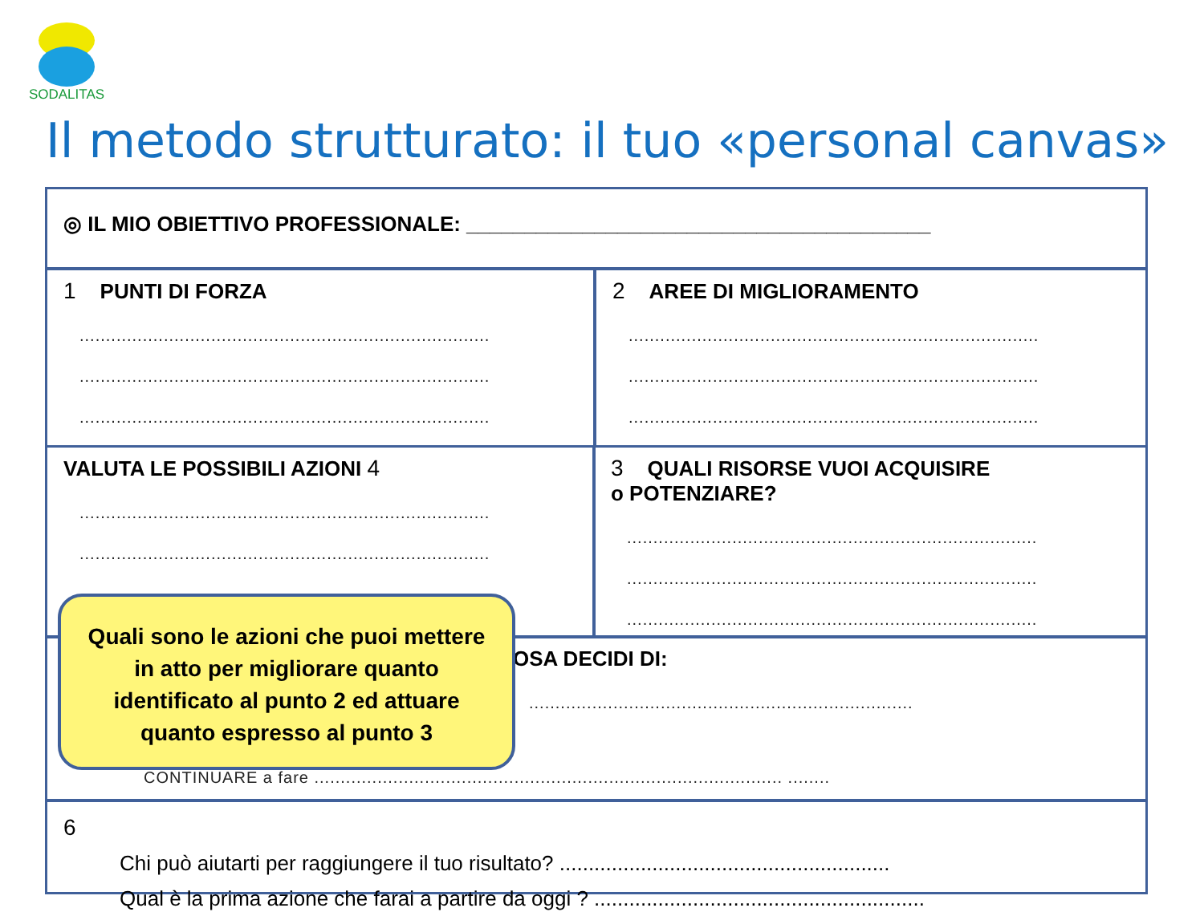SODALITAS
Il metodo strutturato: il tuo «personal canvas»
◎ IL MIO OBIETTIVO PROFESSIONALE: ________________________________________
1 PUNTI DI FORZA
..............................................................................
..............................................................................
..............................................................................
2 AREE DI MIGLIORAMENTO
..............................................................................
..............................................................................
..............................................................................
VALUTA LE POSSIBILI AZIONI 4
..............................................................................
..............................................................................
..............................................................................
3 QUALI RISORSE VUOI ACQUISIRE
o POTENZIARE?
..............................................................................
..............................................................................
..............................................................................
OSA DECIDI DI:
.........................................................................
CONTINUARE a fare ......................................................................................... ........
6
Chi può aiutarti per raggiungere il tuo risultato? .........................................................
Qual è la prima azione che farai a partire da oggi ? .........................................................
Quali sono le azioni che puoi mettere in atto per migliorare quanto identificato al punto 2 ed attuare quanto espresso al punto 3